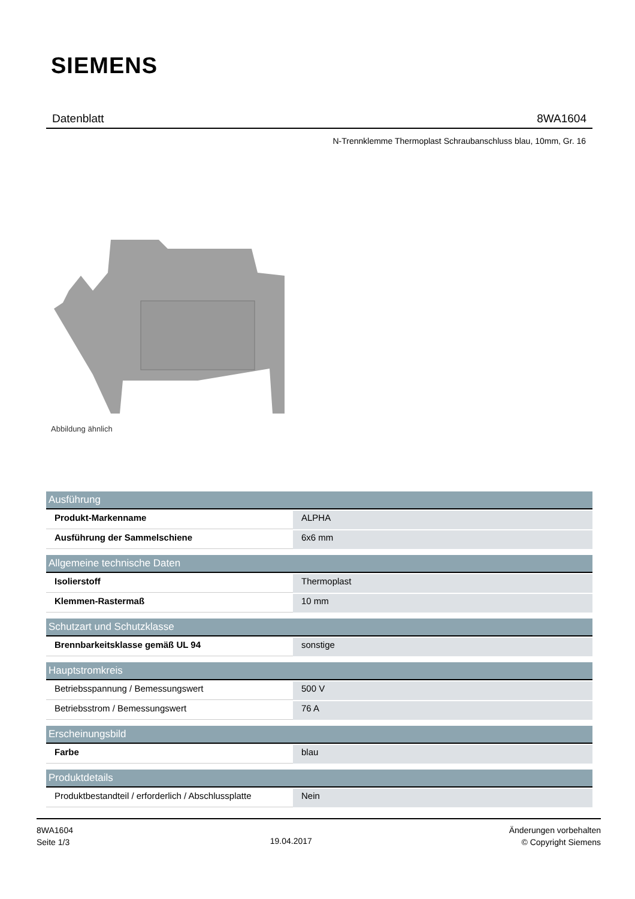SIEMENS
Datenblatt 8WA1604
N-Trennklemme Thermoplast Schraubanschluss blau, 10mm, Gr. 16
Abbildung ähnlich
| Ausführung | |
| --- | --- |
| Produkt-Markenname | ALPHA |
| Ausführung der Sammelschiene | 6x6 mm |
| Allgemeine technische Daten | |
| Isolierstoff | Thermoplast |
| Klemmen-Rastermaß | 10 mm |
| Schutzart und Schutzklasse | |
| Brennbarkeitsklasse gemäß UL 94 | sonstige |
| Hauptstromkreis | |
| Betriebsspannung / Bemessungswert | 500 V |
| Betriebsstrom / Bemessungswert | 76 A |
| Erscheinungsbild | |
| Farbe | blau |
| Produktdetails | |
| Produktbestandteil / erforderlich / Abschlussplatte | Nein |
8WA1604
Seite 1/3
19.04.2017
Änderungen vorbehalten
© Copyright Siemens